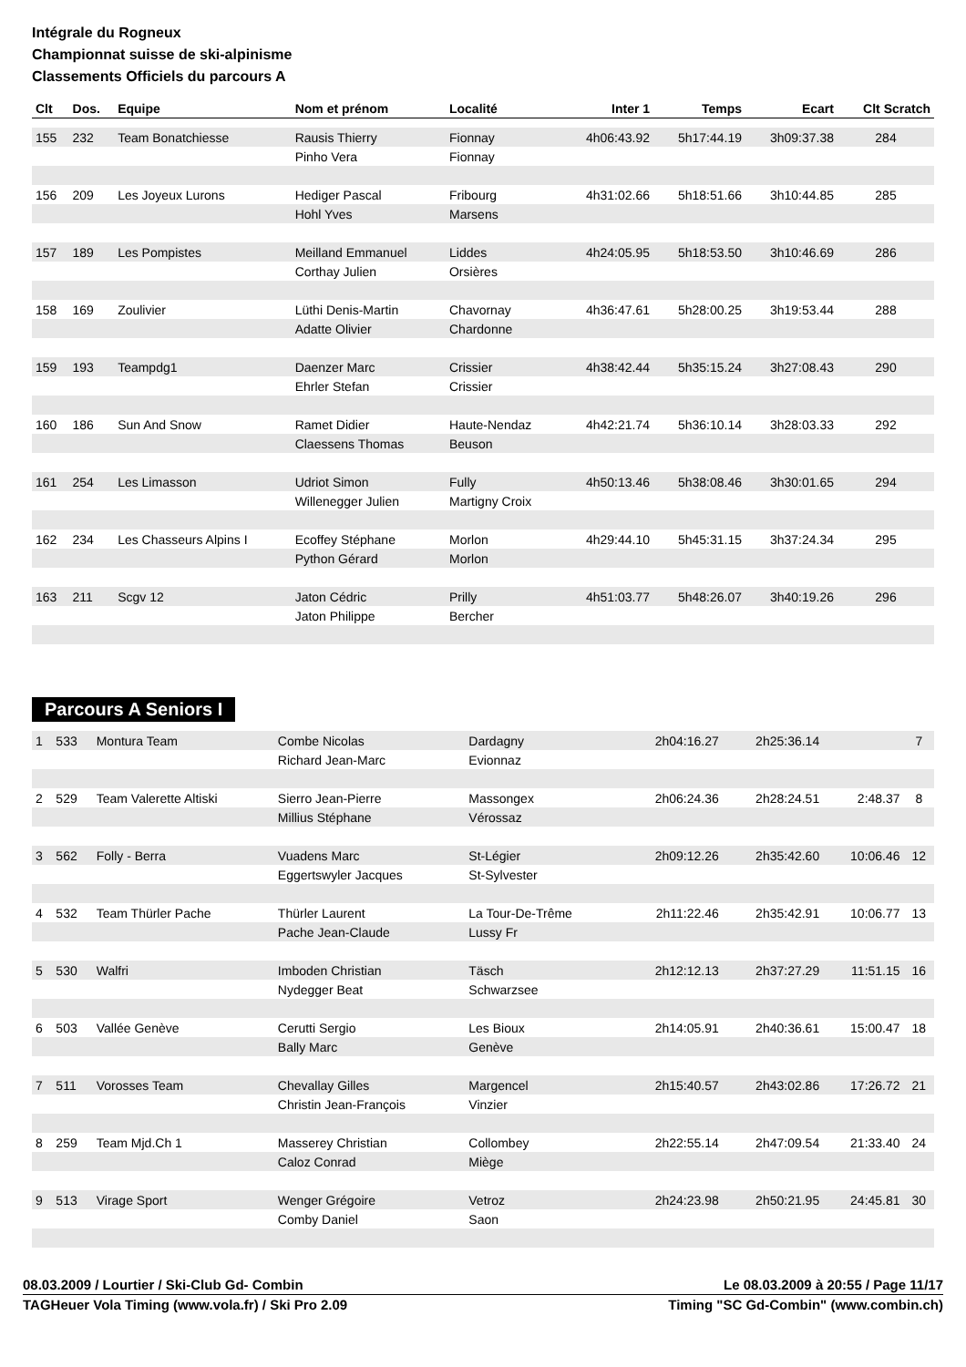Intégrale du Rogneux
Championnat suisse de ski-alpinisme
Classements Officiels du parcours A
| Clt | Dos. | Equipe | Nom et prénom | Localité | Inter 1 | Temps | Ecart | Clt Scratch |
| --- | --- | --- | --- | --- | --- | --- | --- | --- |
| 155 | 232 | Team Bonatchiesse | Rausis Thierry | Fionnay | 4h06:43.92 | 5h17:44.19 | 3h09:37.38 | 284 |
| | | | Pinho Vera | Fionnay | | | | |
| 156 | 209 | Les Joyeux Lurons | Hediger Pascal | Fribourg | 4h31:02.66 | 5h18:51.66 | 3h10:44.85 | 285 |
| | | | Hohl Yves | Marsens | | | | |
| 157 | 189 | Les Pompistes | Meilland Emmanuel | Liddes | 4h24:05.95 | 5h18:53.50 | 3h10:46.69 | 286 |
| | | | Corthay Julien | Orsières | | | | |
| 158 | 169 | Zoulivier | Lüthi Denis-Martin | Chavornay | 4h36:47.61 | 5h28:00.25 | 3h19:53.44 | 288 |
| | | | Adatte Olivier | Chardonne | | | | |
| 159 | 193 | Teampdg1 | Daenzer Marc | Crissier | 4h38:42.44 | 5h35:15.24 | 3h27:08.43 | 290 |
| | | | Ehrler Stefan | Crissier | | | | |
| 160 | 186 | Sun And Snow | Ramet Didier | Haute-Nendaz | 4h42:21.74 | 5h36:10.14 | 3h28:03.33 | 292 |
| | | | Claessens Thomas | Beuson | | | | |
| 161 | 254 | Les Limasson | Udriot Simon | Fully | 4h50:13.46 | 5h38:08.46 | 3h30:01.65 | 294 |
| | | | Willenegger Julien | Martigny Croix | | | | |
| 162 | 234 | Les Chasseurs Alpins I | Ecoffey Stéphane | Morlon | 4h29:44.10 | 5h45:31.15 | 3h37:24.34 | 295 |
| | | | Python Gérard | Morlon | | | | |
| 163 | 211 | Scgv 12 | Jaton Cédric | Prilly | 4h51:03.77 | 5h48:26.07 | 3h40:19.26 | 296 |
| | | | Jaton Philippe | Bercher | | | | |
Parcours A Seniors I
| 1 | 533 | Montura Team | Combe Nicolas | Dardagny | 2h04:16.27 | 2h25:36.14 | | 7 |
| | | | Richard Jean-Marc | Evionnaz | | | | |
| 2 | 529 | Team Valerette Altiski | Sierro Jean-Pierre | Massongex | 2h06:24.36 | 2h28:24.51 | 2:48.37 | 8 |
| | | | Millius Stéphane | Vérossaz | | | | |
| 3 | 562 | Folly - Berra | Vuadens Marc | St-Légier | 2h09:12.26 | 2h35:42.60 | 10:06.46 | 12 |
| | | | Eggertswyler Jacques | St-Sylvester | | | | |
| 4 | 532 | Team Thürler Pache | Thürler Laurent | La Tour-De-Trême | 2h11:22.46 | 2h35:42.91 | 10:06.77 | 13 |
| | | | Pache Jean-Claude | Lussy Fr | | | | |
| 5 | 530 | Walfri | Imboden Christian | Täsch | 2h12:12.13 | 2h37:27.29 | 11:51.15 | 16 |
| | | | Nydegger Beat | Schwarzsee | | | | |
| 6 | 503 | Vallée Genève | Cerutti Sergio | Les Bioux | 2h14:05.91 | 2h40:36.61 | 15:00.47 | 18 |
| | | | Bally Marc | Genève | | | | |
| 7 | 511 | Vorosses Team | Chevallay Gilles | Margencel | 2h15:40.57 | 2h43:02.86 | 17:26.72 | 21 |
| | | | Christin Jean-François | Vinzier | | | | |
| 8 | 259 | Team Mjd.Ch 1 | Masserey Christian | Collombey | 2h22:55.14 | 2h47:09.54 | 21:33.40 | 24 |
| | | | Caloz Conrad | Miège | | | | |
| 9 | 513 | Virage Sport | Wenger Grégoire | Vetroz | 2h24:23.98 | 2h50:21.95 | 24:45.81 | 30 |
| | | | Comby Daniel | Saon | | | | |
08.03.2009 / Lourtier / Ski-Club Gd- Combin Le 08.03.2009 à 20:55 / Page 11/17
TAGHeuer Vola Timing (www.vola.fr) / Ski Pro 2.09 Timing "SC Gd-Combin" (www.combin.ch)